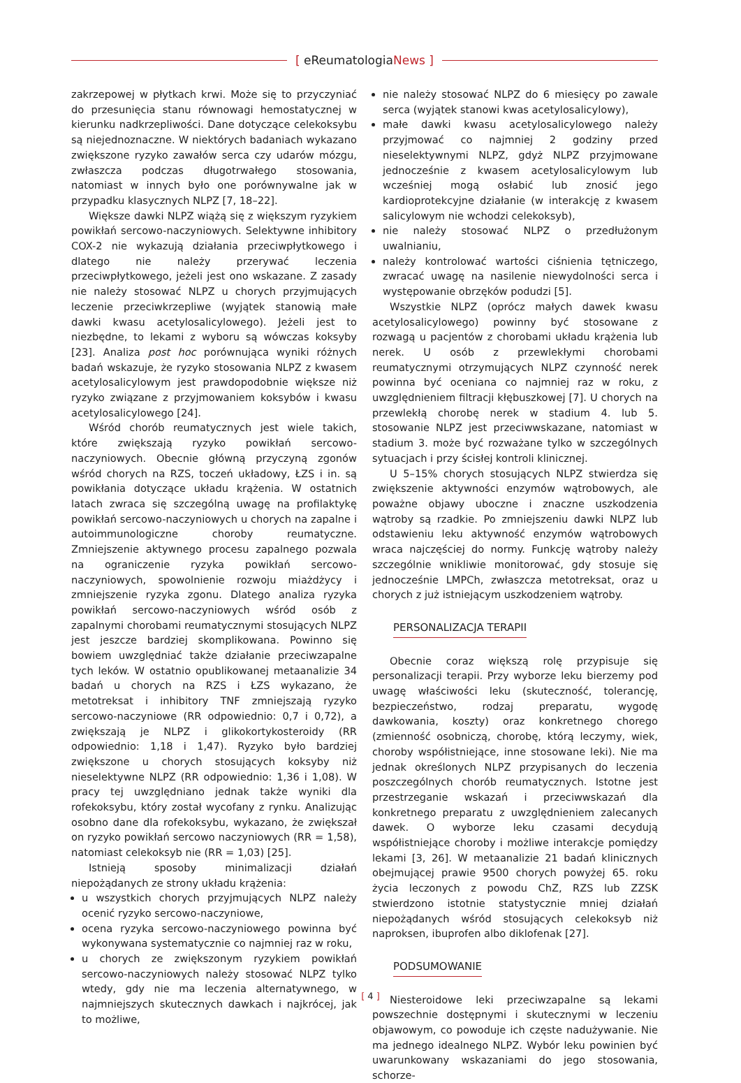[ eReumatologiaNews ]
zakrzepowej w płytkach krwi. Może się to przyczyniać do przesunięcia stanu równowagi hemostatycznej w kierunku nadkrzepliwości. Dane dotyczące celekoksybu są niejednoznaczne. W niektórych badaniach wykazano zwiększone ryzyko zawałów serca czy udarów mózgu, zwłaszcza podczas długotrwałego stosowania, natomiast w innych było one porównywalne jak w przypadku klasycznych NLPZ [7, 18–22].
Większe dawki NLPZ wiążą się z większym ryzykiem powikłań sercowo-naczyniowych. Selektywne inhibitory COX-2 nie wykazują działania przeciwpłytkowego i dlatego nie należy przerywać leczenia przeciwpłytkowego, jeżeli jest ono wskazane. Z zasady nie należy stosować NLPZ u chorych przyjmujących leczenie przeciwkrzepliwe (wyjątek stanowią małe dawki kwasu acetylosalicylowego). Jeżeli jest to niezbędne, to lekami z wyboru są wówczas koksyby [23]. Analiza post hoc porównująca wyniki różnych badań wskazuje, że ryzyko stosowania NLPZ z kwasem acetylosalicylowym jest prawdopodobnie większe niż ryzyko związane z przyjmowaniem koksybów i kwasu acetylosalicylowego [24].
Wśród chorób reumatycznych jest wiele takich, które zwiększają ryzyko powikłań sercowo-naczyniowych. Obecnie główną przyczyną zgonów wśród chorych na RZS, toczeń układowy, ŁZS i in. są powikłania dotyczące układu krążenia. W ostatnich latach zwraca się szczególną uwagę na profilaktykę powikłań sercowo-naczyniowych u chorych na zapalne i autoimmunologiczne choroby reumatyczne. Zmniejszenie aktywnego procesu zapalnego pozwala na ograniczenie ryzyka powikłań sercowo-naczyniowych, spowolnienie rozwoju miażdżycy i zmniejszenie ryzyka zgonu. Dlatego analiza ryzyka powikłań sercowo-naczyniowych wśród osób z zapalnymi chorobami reumatycznymi stosujących NLPZ jest jeszcze bardziej skomplikowana. Powinno się bowiem uwzględniać także działanie przeciwzapalne tych leków. W ostatnio opublikowanej metaanalizie 34 badań u chorych na RZS i ŁZS wykazano, że metotreksat i inhibitory TNF zmniejszają ryzyko sercowo-naczyniowe (RR odpowiednio: 0,7 i 0,72), a zwiększają je NLPZ i glikokortykosteroidy (RR odpowiednio: 1,18 i 1,47). Ryzyko było bardziej zwiększone u chorych stosujących koksyby niż nieselektywne NLPZ (RR odpowiednio: 1,36 i 1,08). W pracy tej uwzględniano jednak także wyniki dla rofekoksybu, który został wycofany z rynku. Analizując osobno dane dla rofekoksybu, wykazano, że zwiększał on ryzyko powikłań sercowo naczyniowych (RR = 1,58), natomiast celekoksyb nie (RR = 1,03) [25].
Istnieją sposoby minimalizacji działań niepożądanych ze strony układu krążenia:
u wszystkich chorych przyjmujących NLPZ należy ocenić ryzyko sercowo-naczyniowe,
ocena ryzyka sercowo-naczyniowego powinna być wykonywana systematycznie co najmniej raz w roku,
u chorych ze zwiększonym ryzykiem powikłań sercowo-naczyniowych należy stosować NLPZ tylko wtedy, gdy nie ma leczenia alternatywnego, w najmniejszych skutecznych dawkach i najkrócej, jak to możliwe,
nie należy stosować NLPZ do 6 miesięcy po zawale serca (wyjątek stanowi kwas acetylosalicylowy),
małe dawki kwasu acetylosalicylowego należy przyjmować co najmniej 2 godziny przed nieselektywnymi NLPZ, gdyż NLPZ przyjmowane jednocześnie z kwasem acetylosalicylowym lub wcześniej mogą osłabić lub znosić jego kardioprotekcyjne działanie (w interakcję z kwasem salicylowym nie wchodzi celekoksyb),
nie należy stosować NLPZ o przedłużonym uwalnianiu,
należy kontrolować wartości ciśnienia tętniczego, zwracać uwagę na nasilenie niewydolności serca i występowanie obrzęków podudzi [5].
Wszystkie NLPZ (oprócz małych dawek kwasu acetylosalicylowego) powinny być stosowane z rozwagą u pacjentów z chorobami układu krążenia lub nerek. U osób z przewlekłymi chorobami reumatycznymi otrzymujących NLPZ czynność nerek powinna być oceniana co najmniej raz w roku, z uwzględnieniem filtracji kłębuszkowej [7]. U chorych na przewlekłą chorobę nerek w stadium 4. lub 5. stosowanie NLPZ jest przeciwwskazane, natomiast w stadium 3. może być rozważane tylko w szczególnych sytuacjach i przy ścisłej kontroli klinicznej.
U 5–15% chorych stosujących NLPZ stwierdza się zwiększenie aktywności enzymów wątrobowych, ale poważne objawy uboczne i znaczne uszkodzenia wątroby są rzadkie. Po zmniejszeniu dawki NLPZ lub odstawieniu leku aktywność enzymów wątrobowych wraca najczęściej do normy. Funkcję wątroby należy szczególnie wnikliwie monitorować, gdy stosuje się jednocześnie LMPCh, zwłaszcza metotreksat, oraz u chorych z już istniejącym uszkodzeniem wątroby.
PERSONALIZACJA TERAPII
Obecnie coraz większą rolę przypisuje się personalizacji terapii. Przy wyborze leku bierzemy pod uwagę właściwości leku (skuteczność, tolerancję, bezpieczeństwo, rodzaj preparatu, wygodę dawkowania, koszty) oraz konkretnego chorego (zmienność osobniczą, chorobę, którą leczymy, wiek, choroby współistniejące, inne stosowane leki). Nie ma jednak określonych NLPZ przypisanych do leczenia poszczególnych chorób reumatycznych. Istotne jest przestrzeganie wskazań i przeciwwskazań dla konkretnego preparatu z uwzględnieniem zalecanych dawek. O wyborze leku czasami decydują współistniejące choroby i możliwe interakcje pomiędzy lekami [3, 26]. W metaanalizie 21 badań klinicznych obejmującej prawie 9500 chorych powyżej 65. roku życia leczonych z powodu ChZ, RZS lub ZZSK stwierdzono istotnie statystycznie mniej działań niepożądanych wśród stosujących celekoksyb niż naproksen, ibuprofen albo diklofenak [27].
PODSUMOWANIE
Niesteroidowe leki przeciwzapalne są lekami powszechnie dostępnymi i skutecznymi w leczeniu objawowym, co powoduje ich częste nadużywanie. Nie ma jednego idealnego NLPZ. Wybór leku powinien być uwarunkowany wskazaniami do jego stosowania, schorze-
[ 4 ]